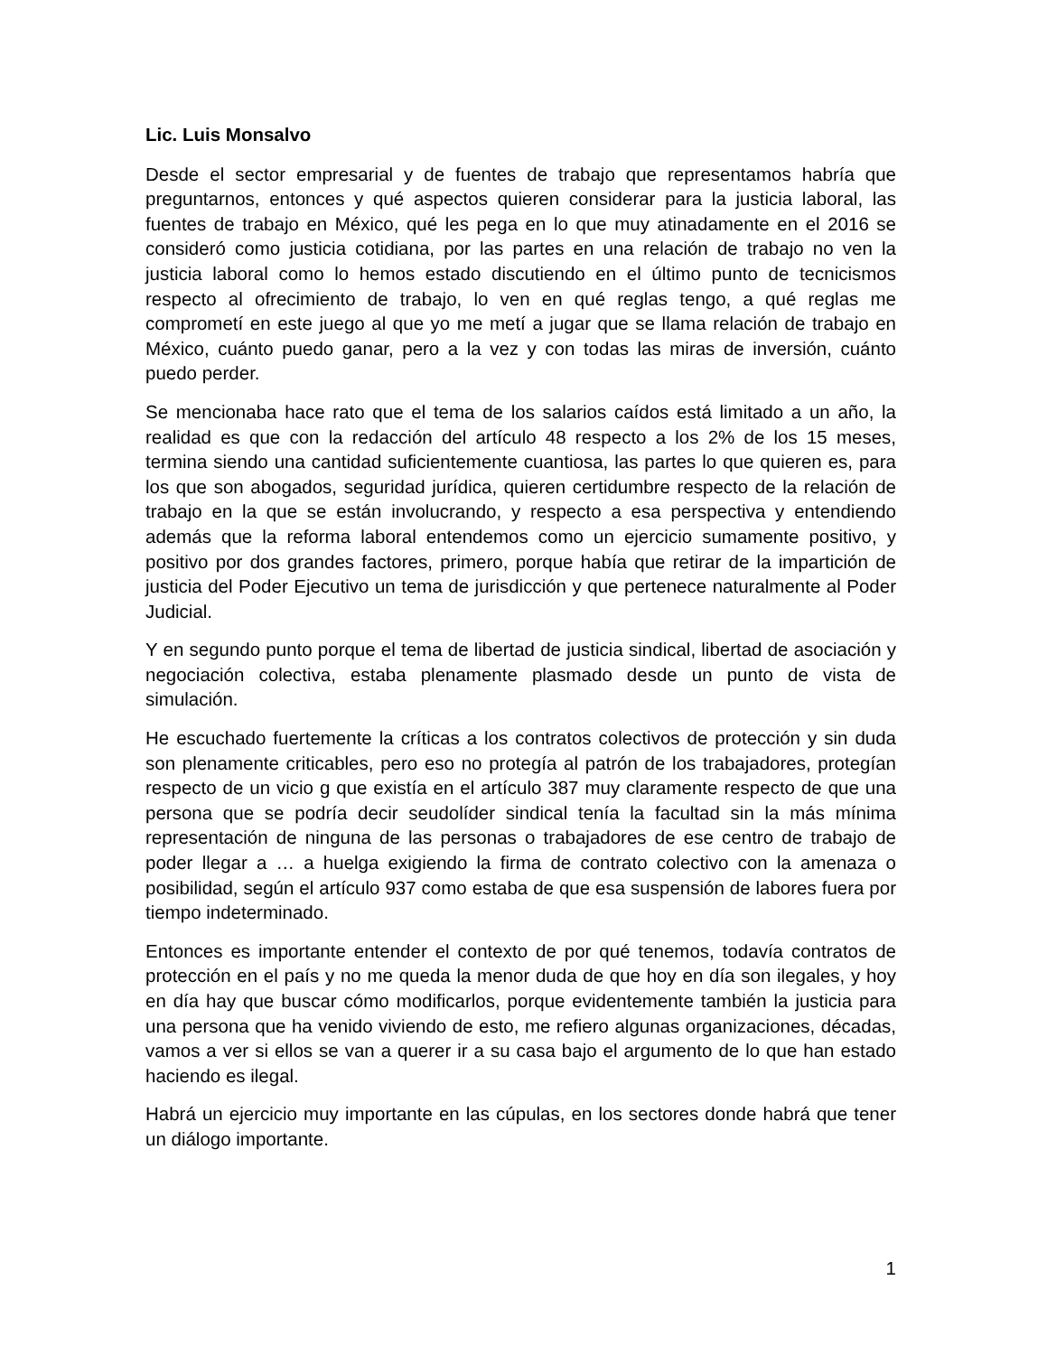Lic. Luis Monsalvo
Desde el sector empresarial y de fuentes de trabajo que representamos habría que preguntarnos, entonces y qué aspectos quieren considerar para la justicia laboral, las fuentes de trabajo en México, qué les pega en lo que muy atinadamente en el 2016 se consideró como justicia cotidiana, por las partes en una relación de trabajo no ven la justicia laboral como lo hemos estado discutiendo en el último punto de tecnicismos respecto al ofrecimiento de trabajo, lo ven en qué reglas tengo, a qué reglas me comprometí en este juego al que yo me metí a jugar que se llama relación de trabajo en México, cuánto puedo ganar, pero a la vez y con todas las miras de inversión, cuánto puedo perder.
Se mencionaba hace rato que el tema de los salarios caídos está limitado a un año, la realidad es que con la redacción del artículo 48 respecto a los 2% de los 15 meses, termina siendo una cantidad suficientemente cuantiosa, las partes lo que quieren es, para los que son abogados, seguridad jurídica, quieren certidumbre respecto de la relación de trabajo en la que se están involucrando, y respecto a esa perspectiva y entendiendo además que la reforma laboral entendemos como un ejercicio sumamente positivo, y positivo por dos grandes factores, primero, porque había que retirar de la impartición de justicia del Poder Ejecutivo un tema de jurisdicción y que pertenece naturalmente al Poder Judicial.
Y en segundo punto porque el tema de libertad de justicia sindical, libertad de asociación y negociación colectiva, estaba plenamente plasmado desde un punto de vista de simulación.
He escuchado fuertemente la críticas a los contratos colectivos de protección y sin duda son plenamente criticables, pero eso no protegía al patrón de los trabajadores, protegían respecto de un vicio g que existía en el artículo 387 muy claramente respecto de que una persona que se podría decir seudolíder sindical tenía la facultad sin la más mínima representación de ninguna de las personas o trabajadores de ese centro de trabajo de poder llegar a … a huelga exigiendo la firma de contrato colectivo con la amenaza o posibilidad, según el artículo 937 como estaba de que esa suspensión de labores fuera por tiempo indeterminado.
Entonces es importante entender el contexto de por qué tenemos, todavía contratos de protección en el país y no me queda la menor duda de que hoy en día son ilegales, y hoy en día hay que buscar cómo modificarlos, porque evidentemente también la justicia para una persona que ha venido viviendo de esto, me refiero algunas organizaciones, décadas, vamos a ver si ellos se van a querer ir a su casa bajo el argumento de lo que han estado haciendo es ilegal.
Habrá un ejercicio muy importante en las cúpulas, en los sectores donde habrá que tener un diálogo importante.
1